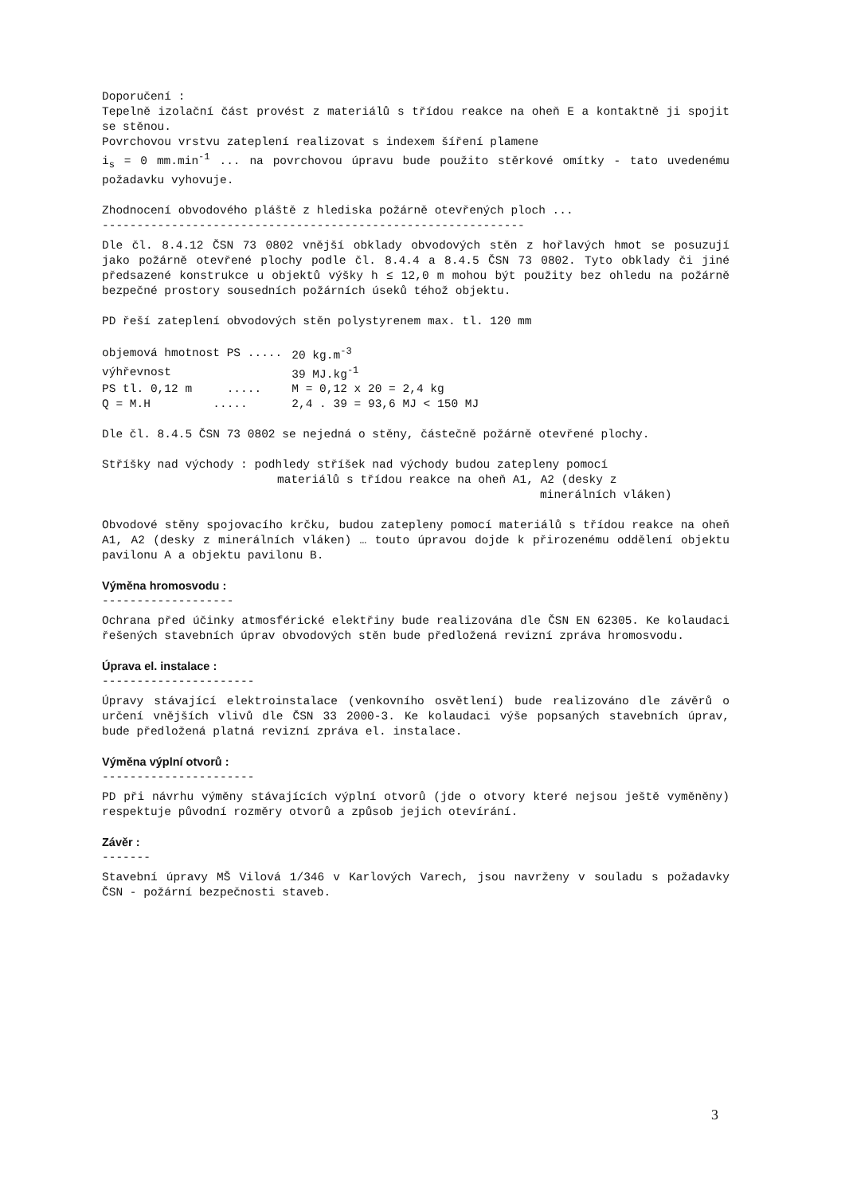Doporučení :
Tepelně izolační část provést z materiálů s třídou reakce na oheň E a kontaktně ji spojit se stěnou.
Povrchovou vrstvu zateplení realizovat s indexem šíření plamene
i<sub>s</sub> = 0 mm.min<sup>-1</sup> ... na povrchovou úpravu bude použito stěrkové omítky - tato uvedenému požadavku vyhovuje.
Zhodnocení obvodového pláště z hlediska požárně otevřených ploch ...
-------------------------------------------------------------
Dle čl. 8.4.12 ČSN 73 0802 vnější obklady obvodových stěn z hořlavých hmot se posuzují jako požárně otevřené plochy podle čl. 8.4.4 a 8.4.5 ČSN 73 0802. Tyto obklady či jiné předsazené konstrukce u objektů výšky h ≤ 12,0 m mohou být použity bez ohledu na požárně bezpečné prostory sousedních požárních úseků téhož objektu.
PD řeší zateplení obvodových stěn polystyrenem max. tl. 120 mm
| objemová hmotnost PS ..... | 20 kg.m<sup>-3</sup> |
| výhřevnost | 39 MJ.kg<sup>-1</sup> |
| PS tl. 0,12 m ..... | M = 0,12 x 20 = 2,4 kg |
| Q = M.H ..... | 2,4 . 39 = 93,6 MJ < 150 MJ |
Dle čl. 8.4.5 ČSN 73 0802 se nejedná o stěny, částečně požárně otevřené plochy.
Stříšky nad východy : podhledy stříšek nad východy budou zatepleny pomocí
materiálů s třídou reakce na oheň A1, A2 (desky z
minerálních vláken)
Obvodové stěny spojovacího krčku, budou zatepleny pomocí materiálů s třídou reakce na oheň A1, A2 (desky z minerálních vláken) … touto úpravou dojde k přirozenému oddělení objektu pavilonu A a objektu pavilonu B.
Výměna hromosvodu :
-------------------
Ochrana před účinky atmosférické elektřiny bude realizována dle ČSN EN 62305. Ke kolaudaci řešených stavebních úprav obvodových stěn bude předložená revizní zpráva hromosvodu.
Úprava el. instalace :
----------------------
Úpravy stávající elektroinstalace (venkovního osvětlení) bude realizováno dle závěrů o určení vnějších vlivů dle ČSN 33 2000-3. Ke kolaudaci výše popsaných stavebních úprav, bude předložená platná revizní zpráva el. instalace.
Výměna výplní otvorů :
----------------------
PD při návrhu výměny stávajících výplní otvorů (jde o otvory které nejsou ještě vyměněny) respektuje původní rozměry otvorů a způsob jejich otevírání.
Závěr :
-------
Stavební úpravy MŠ Vilová 1/346 v Karlových Varech, jsou navrženy v souladu s požadavky ČSN - požární bezpečnosti staveb.
3